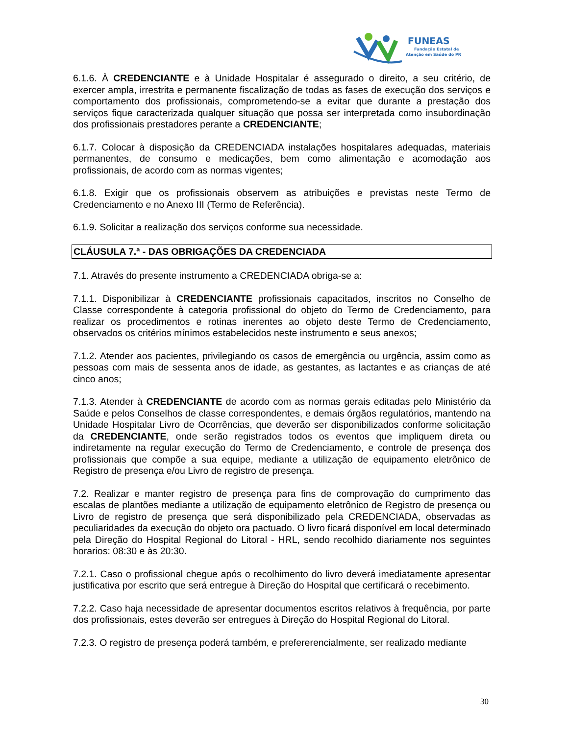FUNEAS
Fundação Estatal de
Atenção em Saúde do PR
6.1.6. À CREDENCIANTE e à Unidade Hospitalar é assegurado o direito, a seu critério, de exercer ampla, irrestrita e permanente fiscalização de todas as fases de execução dos serviços e comportamento dos profissionais, comprometendo-se a evitar que durante a prestação dos serviços fique caracterizada qualquer situação que possa ser interpretada como insubordinação dos profissionais prestadores perante a CREDENCIANTE;
6.1.7. Colocar à disposição da CREDENCIADA instalações hospitalares adequadas, materiais permanentes, de consumo e medicações, bem como alimentação e acomodação aos profissionais, de acordo com as normas vigentes;
6.1.8. Exigir que os profissionais observem as atribuições e previstas neste Termo de Credenciamento e no Anexo III (Termo de Referência).
6.1.9. Solicitar a realização dos serviços conforme sua necessidade.
CLÁUSULA 7.ª - DAS OBRIGAÇÕES DA CREDENCIADA
7.1. Através do presente instrumento a CREDENCIADA obriga-se a:
7.1.1. Disponibilizar à CREDENCIANTE profissionais capacitados, inscritos no Conselho de Classe correspondente à categoria profissional do objeto do Termo de Credenciamento, para realizar os procedimentos e rotinas inerentes ao objeto deste Termo de Credenciamento, observados os critérios mínimos estabelecidos neste instrumento e seus anexos;
7.1.2. Atender aos pacientes, privilegiando os casos de emergência ou urgência, assim como as pessoas com mais de sessenta anos de idade, as gestantes, as lactantes e as crianças de até cinco anos;
7.1.3. Atender à CREDENCIANTE de acordo com as normas gerais editadas pelo Ministério da Saúde e pelos Conselhos de classe correspondentes, e demais órgãos regulatórios, mantendo na Unidade Hospitalar Livro de Ocorrências, que deverão ser disponibilizados conforme solicitação da CREDENCIANTE, onde serão registrados todos os eventos que impliquem direta ou indiretamente na regular execução do Termo de Credenciamento, e controle de presença dos profissionais que compõe a sua equipe, mediante a utilização de equipamento eletrônico de Registro de presença e/ou Livro de registro de presença.
7.2. Realizar e manter registro de presença para fins de comprovação do cumprimento das escalas de plantões mediante a utilização de equipamento eletrônico de Registro de presença ou Livro de registro de presença que será disponibilizado pela CREDENCIADA, observadas as peculiaridades da execução do objeto ora pactuado. O livro ficará disponível em local determinado pela Direção do Hospital Regional do Litoral - HRL, sendo recolhido diariamente nos seguintes horarios: 08:30 e às 20:30.
7.2.1. Caso o profissional chegue após o recolhimento do livro deverá imediatamente apresentar justificativa por escrito que será entregue à Direção do Hospital que certificará o recebimento.
7.2.2. Caso haja necessidade de apresentar documentos escritos relativos à frequência, por parte dos profissionais, estes deverão ser entregues à Direção do Hospital Regional do Litoral.
7.2.3. O registro de presença poderá também, e prefererencialmente, ser realizado mediante
30